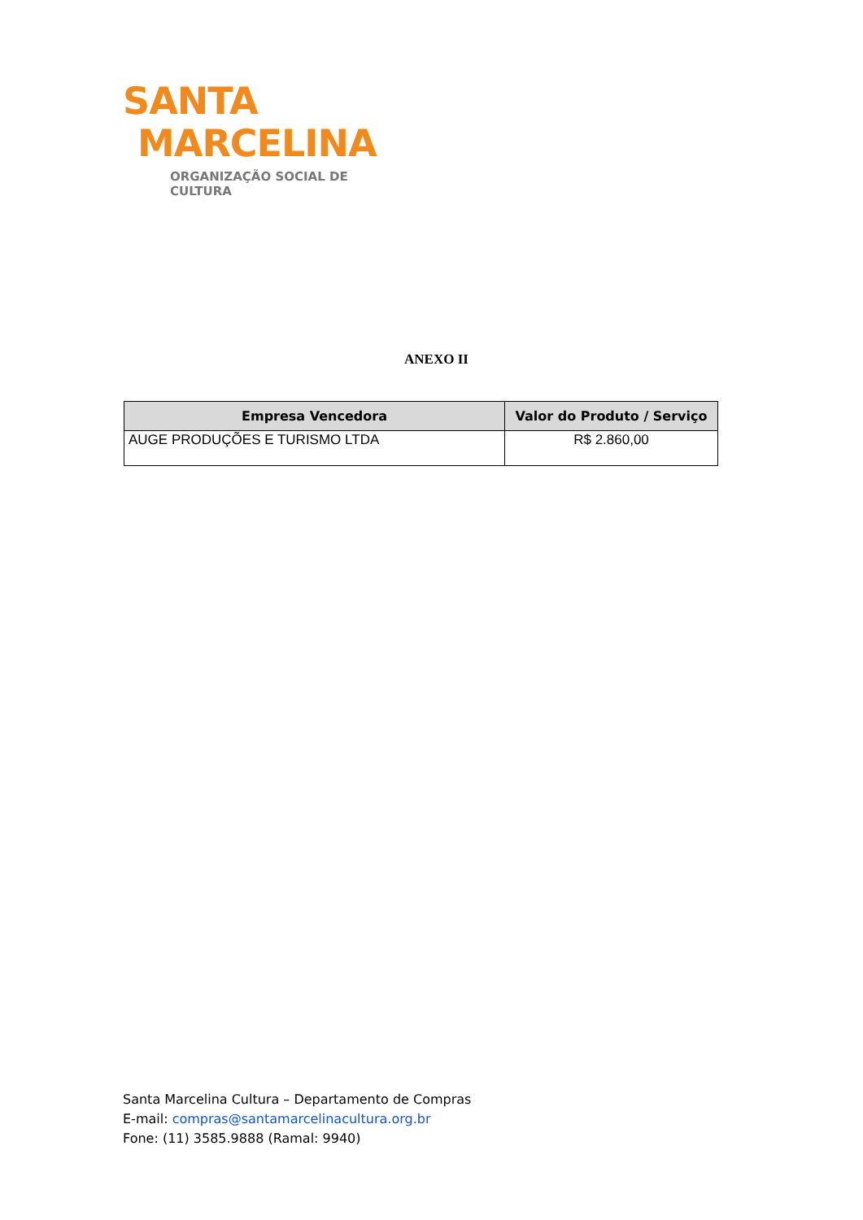SANTA
MARCELINA
ORGANIZAÇÃO SOCIAL DE CULTURA
ANEXO II
| Empresa Vencedora | Valor do Produto / Serviço |
| --- | --- |
| AUGE PRODUÇÕES E TURISMO LTDA | R$ 2.860,00 |
Santa Marcelina Cultura – Departamento de Compras
E-mail: compras@santamarcelinacultura.org.br
Fone: (11) 3585.9888 (Ramal: 9940)